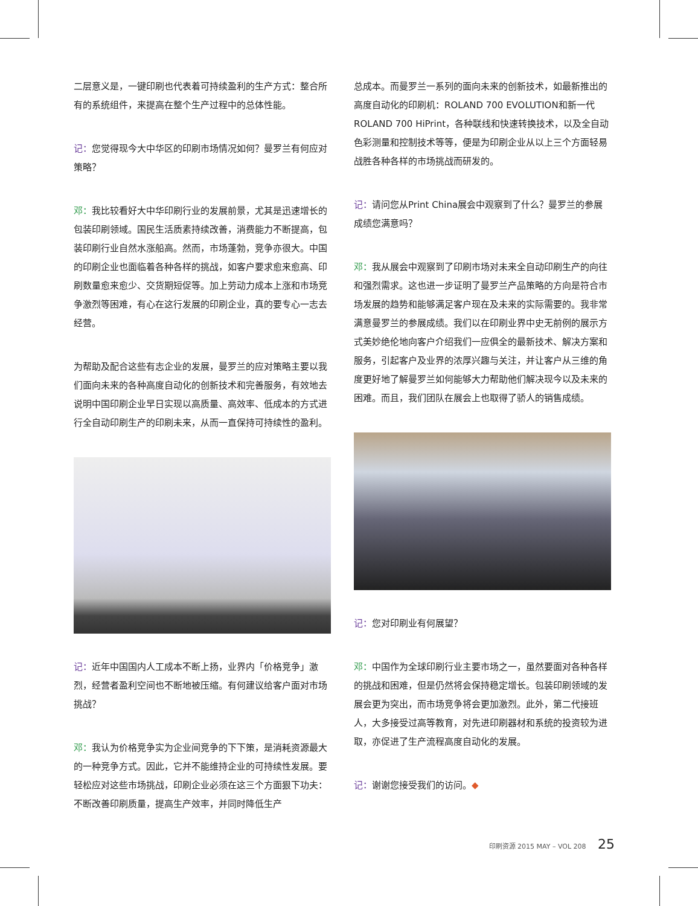二层意义是，一键印刷也代表着可持续盈利的生产方式：整合所有的系统组件，来提高在整个生产过程中的总体性能。
记：您觉得现今大中华区的印刷市场情况如何？曼罗兰有何应对策略？
邓：我比较看好大中华印刷行业的发展前景，尤其是迅速增长的包装印刷领域。国民生活质素持续改善，消费能力不断提高，包装印刷行业自然水涨船高。然而，市场蓬勃，竞争亦很大。中国的印刷企业也面临着各种各样的挑战，如客户要求愈来愈高、印刷数量愈来愈少、交货期短促等。加上劳动力成本上涨和市场竞争激烈等困难，有心在这行发展的印刷企业，真的要专心一志去经营。
为帮助及配合这些有志企业的发展，曼罗兰的应对策略主要以我们面向未来的各种高度自动化的创新技术和完善服务，有效地去说明中国印刷企业早日实现以高质量、高效率、低成本的方式进行全自动印刷生产的印刷未来，从而一直保持可持续性的盈利。
记：近年中国国内人工成本不断上扬，业界内「价格竞争」激烈，经营者盈利空间也不断地被压缩。有何建议给客户面对市场挑战？
邓：我认为价格竞争实为企业间竞争的下下策，是消耗资源最大的一种竞争方式。因此，它并不能维持企业的可持续性发展。要轻松应对这些市场挑战，印刷企业必须在这三个方面狠下功夫：不断改善印刷质量，提高生产效率，并同时降低生产
总成本。而曼罗兰一系列的面向未来的创新技术，如最新推出的高度自动化的印刷机：ROLAND 700 EVOLUTION和新一代ROLAND 700 HiPrint，各种联线和快速转换技术，以及全自动色彩测量和控制技术等等，便是为印刷企业从以上三个方面轻易战胜各种各样的市场挑战而研发的。
记：请问您从Print China展会中观察到了什么？曼罗兰的参展成绩您满意吗？
邓：我从展会中观察到了印刷市场对未来全自动印刷生产的向往和强烈需求。这也进一步证明了曼罗兰产品策略的方向是符合市场发展的趋势和能够满足客户现在及未来的实际需要的。我非常满意曼罗兰的参展成绩。我们以在印刷业界中史无前例的展示方式美妙绝伦地向客户介绍我们一应俱全的最新技术、解决方案和服务，引起客户及业界的浓厚兴趣与关注，并让客户从三维的角度更好地了解曼罗兰如何能够大力帮助他们解决现今以及未来的困难。而且，我们团队在展会上也取得了骄人的销售成绩。
记：您对印刷业有何展望？
邓：中国作为全球印刷行业主要市场之一，虽然要面对各种各样的挑战和困难，但是仍然将会保持稳定增长。包装印刷领域的发展会更为突出，而市场竞争将会更加激烈。此外，第二代接班人，大多接受过高等教育，对先进印刷器材和系统的投资较为进取，亦促进了生产流程高度自动化的发展。
记：谢谢您接受我们的访问。◆
印刷资源 2015 MAY – VOL 208 25